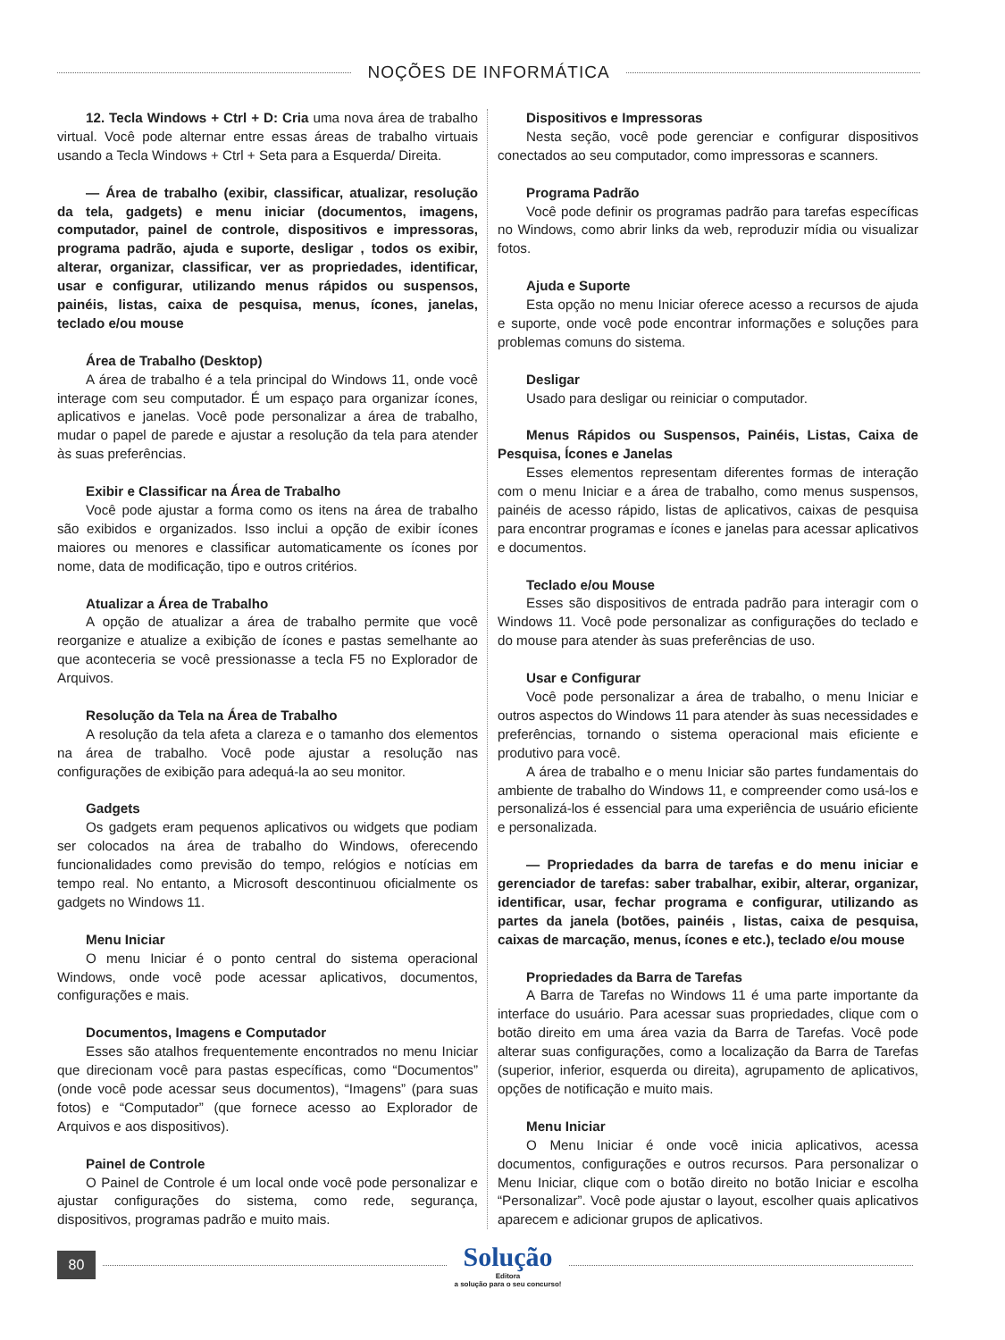NOÇÕES DE INFORMÁTICA
12. Tecla Windows + Ctrl + D: Cria uma nova área de trabalho virtual. Você pode alternar entre essas áreas de trabalho virtuais usando a Tecla Windows + Ctrl + Seta para a Esquerda/ Direita.
— Área de trabalho (exibir, classificar, atualizar, resolução da tela, gadgets) e menu iniciar (documentos, imagens, computador, painel de controle, dispositivos e impressoras, programa padrão, ajuda e suporte, desligar , todos os exibir, alterar, organizar, classificar, ver as propriedades, identificar, usar e configurar, utilizando menus rápidos ou suspensos, painéis, listas, caixa de pesquisa, menus, ícones, janelas, teclado e/ou mouse
Área de Trabalho (Desktop)
A área de trabalho é a tela principal do Windows 11, onde você interage com seu computador. É um espaço para organizar ícones, aplicativos e janelas. Você pode personalizar a área de trabalho, mudar o papel de parede e ajustar a resolução da tela para atender às suas preferências.
Exibir e Classificar na Área de Trabalho
Você pode ajustar a forma como os itens na área de trabalho são exibidos e organizados. Isso inclui a opção de exibir ícones maiores ou menores e classificar automaticamente os ícones por nome, data de modificação, tipo e outros critérios.
Atualizar a Área de Trabalho
A opção de atualizar a área de trabalho permite que você reorganize e atualize a exibição de ícones e pastas semelhante ao que aconteceria se você pressionasse a tecla F5 no Explorador de Arquivos.
Resolução da Tela na Área de Trabalho
A resolução da tela afeta a clareza e o tamanho dos elementos na área de trabalho. Você pode ajustar a resolução nas configurações de exibição para adequá-la ao seu monitor.
Gadgets
Os gadgets eram pequenos aplicativos ou widgets que podiam ser colocados na área de trabalho do Windows, oferecendo funcionalidades como previsão do tempo, relógios e notícias em tempo real. No entanto, a Microsoft descontinuou oficialmente os gadgets no Windows 11.
Menu Iniciar
O menu Iniciar é o ponto central do sistema operacional Windows, onde você pode acessar aplicativos, documentos, configurações e mais.
Documentos, Imagens e Computador
Esses são atalhos frequentemente encontrados no menu Iniciar que direcionam você para pastas específicas, como “Documentos” (onde você pode acessar seus documentos), “Imagens” (para suas fotos) e “Computador” (que fornece acesso ao Explorador de Arquivos e aos dispositivos).
Painel de Controle
O Painel de Controle é um local onde você pode personalizar e ajustar configurações do sistema, como rede, segurança, dispositivos, programas padrão e muito mais.
Dispositivos e Impressoras
Nesta seção, você pode gerenciar e configurar dispositivos conectados ao seu computador, como impressoras e scanners.
Programa Padrão
Você pode definir os programas padrão para tarefas específicas no Windows, como abrir links da web, reproduzir mídia ou visualizar fotos.
Ajuda e Suporte
Esta opção no menu Iniciar oferece acesso a recursos de ajuda e suporte, onde você pode encontrar informações e soluções para problemas comuns do sistema.
Desligar
Usado para desligar ou reiniciar o computador.
Menus Rápidos ou Suspensos, Painéis, Listas, Caixa de Pesquisa, Ícones e Janelas
Esses elementos representam diferentes formas de interação com o menu Iniciar e a área de trabalho, como menus suspensos, painéis de acesso rápido, listas de aplicativos, caixas de pesquisa para encontrar programas e ícones e janelas para acessar aplicativos e documentos.
Teclado e/ou Mouse
Esses são dispositivos de entrada padrão para interagir com o Windows 11. Você pode personalizar as configurações do teclado e do mouse para atender às suas preferências de uso.
Usar e Configurar
Você pode personalizar a área de trabalho, o menu Iniciar e outros aspectos do Windows 11 para atender às suas necessidades e preferências, tornando o sistema operacional mais eficiente e produtivo para você.
A área de trabalho e o menu Iniciar são partes fundamentais do ambiente de trabalho do Windows 11, e compreender como usá-los e personalizá-los é essencial para uma experiência de usuário eficiente e personalizada.
— Propriedades da barra de tarefas e do menu iniciar e gerenciador de tarefas: saber trabalhar, exibir, alterar, organizar, identificar, usar, fechar programa e configurar, utilizando as partes da janela (botões, painéis , listas, caixa de pesquisa, caixas de marcação, menus, ícones e etc.), teclado e/ou mouse
Propriedades da Barra de Tarefas
A Barra de Tarefas no Windows 11 é uma parte importante da interface do usuário. Para acessar suas propriedades, clique com o botão direito em uma área vazia da Barra de Tarefas. Você pode alterar suas configurações, como a localização da Barra de Tarefas (superior, inferior, esquerda ou direita), agrupamento de aplicativos, opções de notificação e muito mais.
Menu Iniciar
O Menu Iniciar é onde você inicia aplicativos, acessa documentos, configurações e outros recursos. Para personalizar o Menu Iniciar, clique com o botão direito no botão Iniciar e escolha “Personalizar”. Você pode ajustar o layout, escolher quais aplicativos aparecem e adicionar grupos de aplicativos.
80
Solução
Editora
a solução para o seu concurso!